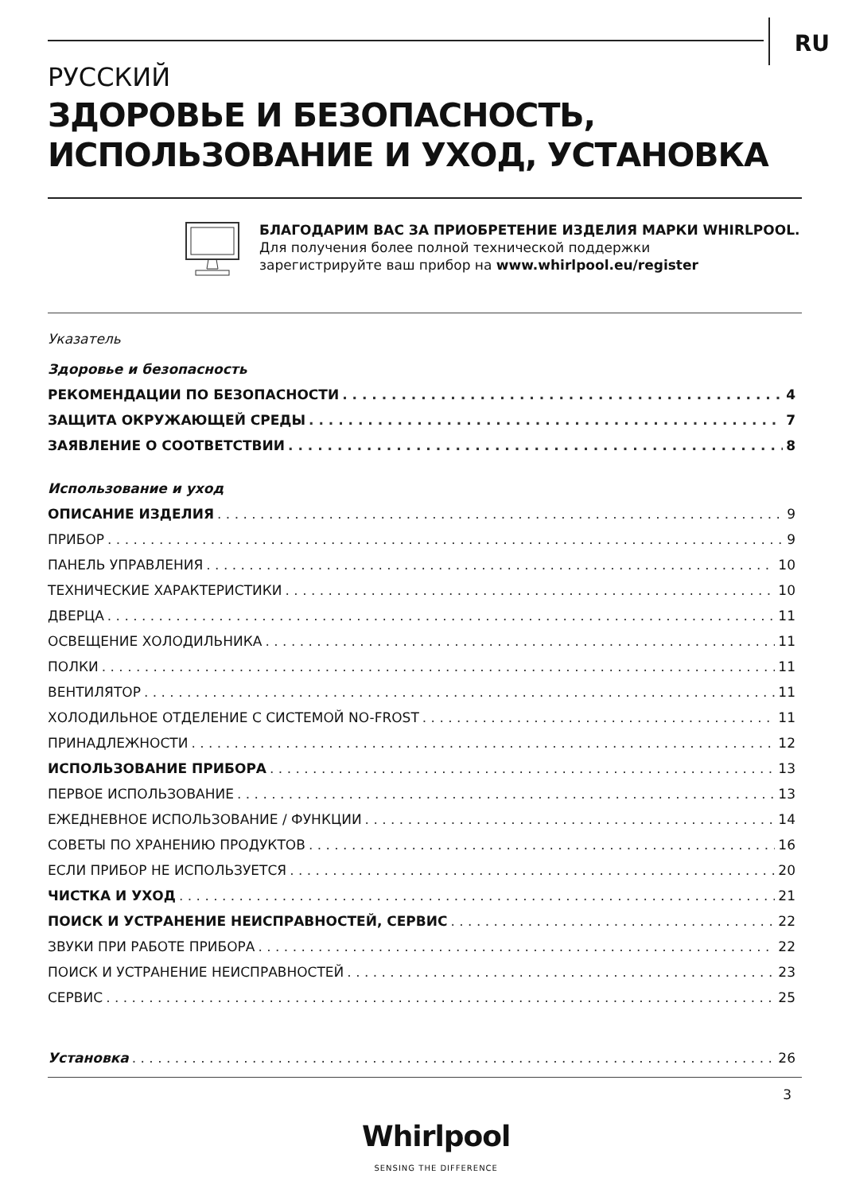RU
РУССКИЙ
ЗДОРОВЬЕ И БЕЗОПАСНОСТЬ,
ИСПОЛЬЗОВАНИЕ И УХОД, УСТАНОВКА
БЛАГОДАРИМ ВАС ЗА ПРИОБРЕТЕНИЕ ИЗДЕЛИЯ МАРКИ WHIRLPOOL.
Для получения более полной технической поддержки
зарегистрируйте ваш прибор на www.whirlpool.eu/register
Указатель
Здоровье и безопасность
РЕКОМЕНДАЦИИ ПО БЕЗОПАСНОСТИ 4
ЗАЩИТА ОКРУЖАЮЩЕЙ СРЕДЫ 7
ЗАЯВЛЕНИЕ О СООТВЕТСТВИИ 8
Использование и уход
ОПИСАНИЕ ИЗДЕЛИЯ 9
ПРИБОР 9
ПАНЕЛЬ УПРАВЛЕНИЯ 10
ТЕХНИЧЕСКИЕ ХАРАКТЕРИСТИКИ 10
ДВЕРЦА 11
ОСВЕЩЕНИЕ ХОЛОДИЛЬНИКА 11
ПОЛКИ 11
ВЕНТИЛЯТОР 11
ХОЛОДИЛЬНОЕ ОТДЕЛЕНИЕ С СИСТЕМОЙ NO-FROST 11
ПРИНАДЛЕЖНОСТИ 12
ИСПОЛЬЗОВАНИЕ ПРИБОРА 13
ПЕРВОЕ ИСПОЛЬЗОВАНИЕ 13
ЕЖЕДНЕВНОЕ ИСПОЛЬЗОВАНИЕ / ФУНКЦИИ 14
СОВЕТЫ ПО ХРАНЕНИЮ ПРОДУКТОВ 16
ЕСЛИ ПРИБОР НЕ ИСПОЛЬЗУЕТСЯ 20
ЧИСТКА И УХОД 21
ПОИСК И УСТРАНЕНИЕ НЕИСПРАВНОСТЕЙ, СЕРВИС 22
ЗВУКИ ПРИ РАБОТЕ ПРИБОРА 22
ПОИСК И УСТРАНЕНИЕ НЕИСПРАВНОСТЕЙ 23
СЕРВИС 25
Установка 26
3
Whirlpool
SENSING THE DIFFERENCE